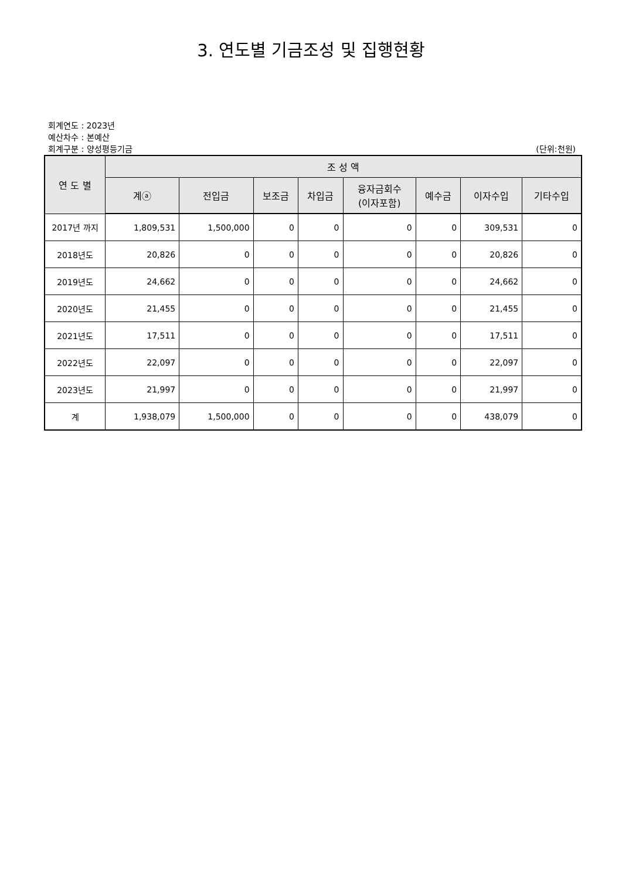3. 연도별 기금조성 및 집행현황
회계연도 : 2023년
예산차수 : 본예산
회계구분 : 양성평등기금 (단위:천원)
| 연 도 별 | 조 성 액 | | | | | | | |
| --- | --- | --- | --- | --- | --- | --- | --- | --- |
| | 계ⓐ | 전입금 | 보조금 | 차입금 | 융자금회수 (이자포함) | 예수금 | 이자수입 | 기타수입 |
| 2017년 까지 | 1,809,531 | 1,500,000 | 0 | 0 | 0 | 0 | 309,531 | 0 |
| 2018년도 | 20,826 | 0 | 0 | 0 | 0 | 0 | 20,826 | 0 |
| 2019년도 | 24,662 | 0 | 0 | 0 | 0 | 0 | 24,662 | 0 |
| 2020년도 | 21,455 | 0 | 0 | 0 | 0 | 0 | 21,455 | 0 |
| 2021년도 | 17,511 | 0 | 0 | 0 | 0 | 0 | 17,511 | 0 |
| 2022년도 | 22,097 | 0 | 0 | 0 | 0 | 0 | 22,097 | 0 |
| 2023년도 | 21,997 | 0 | 0 | 0 | 0 | 0 | 21,997 | 0 |
| 계 | 1,938,079 | 1,500,000 | 0 | 0 | 0 | 0 | 438,079 | 0 |